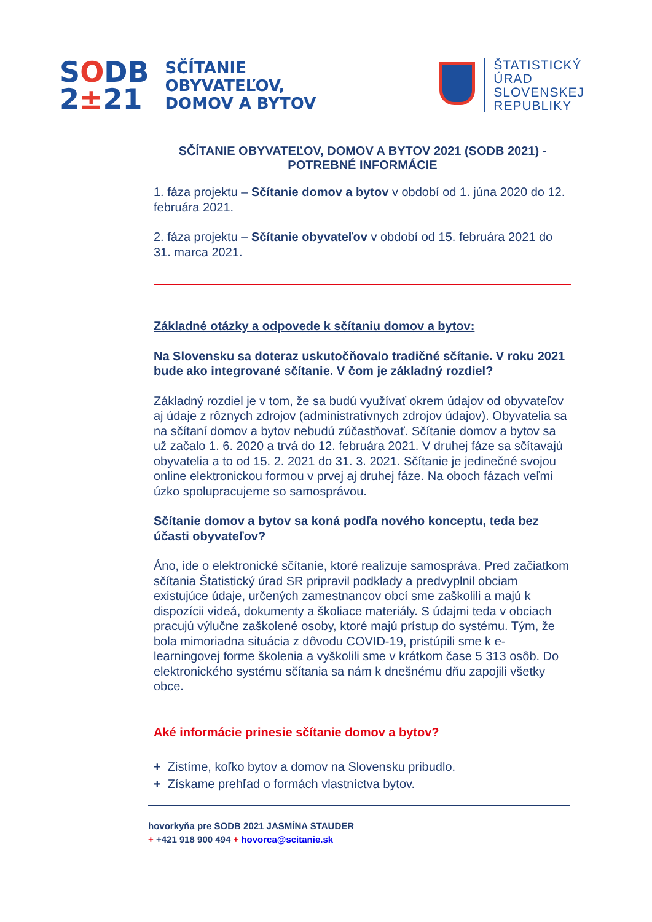SODB
2±21
SČÍTANIE
OBYVATEĽOV,
DOMOV A BYTOV
ŠTATISTICKÝ
ÚRAD
SLOVENSKEJ
REPUBLIKY
SČÍTANIE OBYVATEĽOV, DOMOV A BYTOV 2021 (SODB 2021) -
POTREBNÉ INFORMÁCIE
1. fáza projektu – Sčítanie domov a bytov v období od 1. júna 2020 do 12. februára 2021.
2. fáza projektu – Sčítanie obyvateľov v období od 15. februára 2021 do 31. marca 2021.
Základné otázky a odpovede k sčítaniu domov a bytov:
Na Slovensku sa doteraz uskutočňovalo tradičné sčítanie. V roku 2021 bude ako integrované sčítanie. V čom je základný rozdiel?
Základný rozdiel je v tom, že sa budú využívať okrem údajov od obyvateľov aj údaje z rôznych zdrojov (administratívnych zdrojov údajov). Obyvatelia sa na sčítaní domov a bytov nebudú zúčastňovať. Sčítanie domov a bytov sa už začalo 1. 6. 2020 a trvá do 12. februára 2021. V druhej fáze sa sčítavajú obyvatelia a to od 15. 2. 2021 do 31. 3. 2021. Sčítanie je jedinečné svojou online elektronickou formou v prvej aj druhej fáze. Na oboch fázach veľmi úzko spolupracujeme so samosprávou.
Sčítanie domov a bytov sa koná podľa nového konceptu, teda bez účasti obyvateľov?
Áno, ide o elektronické sčítanie, ktoré realizuje samospráva. Pred začiatkom sčítania Štatistický úrad SR pripravil podklady a predvyplnil obciam existujúce údaje, určených zamestnancov obcí sme zaškolili a majú k dispozícii videá, dokumenty a školiace materiály. S údajmi teda v obciach pracujú výlučne zaškolené osoby, ktoré majú prístup do systému. Tým, že bola mimoriadna situácia z dôvodu COVID-19, pristúpili sme k e-learningovej forme školenia a vyškolili sme v krátkom čase 5 313 osôb. Do elektronického systému sčítania sa nám k dnešnému dňu zapojili všetky obce.
Aké informácie prinesie sčítanie domov a bytov?
+ Zistíme, koľko bytov a domov na Slovensku pribudlo.
+ Získame prehľad o formách vlastníctva bytov.
hovorkyňa pre SODB 2021 JASMÍNA STAUDER
+ +421 918 900 494 + hovorca@scitanie.sk